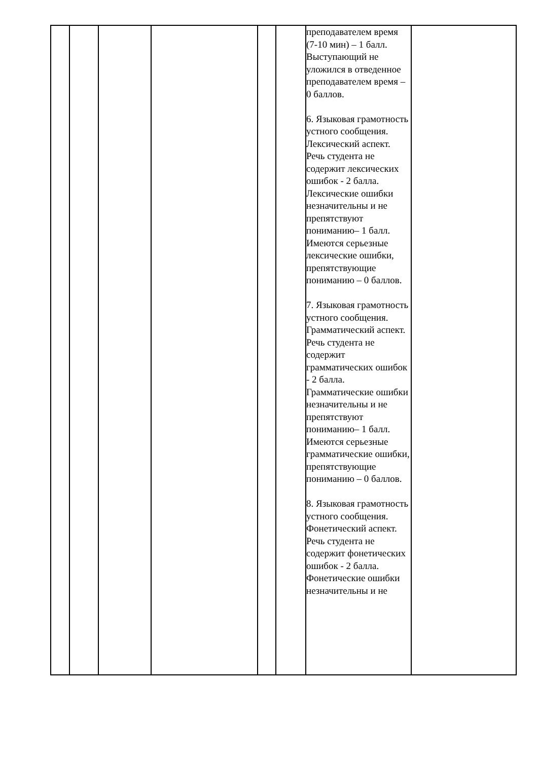| | | | | | | преподавателем время (7-10 мин) – 1 балл. Выступающий не уложился в отведенное преподавателем время – 0 баллов. 6. Языковая грамотность устного сообщения. Лексический аспект. Речь студента не содержит лексических ошибок - 2 балла. Лексические ошибки незначительны и не препятствуют пониманию– 1 балл. Имеются серьезные лексические ошибки, препятствующие пониманию – 0 баллов. 7. Языковая грамотность устного сообщения. Грамматический аспект. Речь студента не содержит грамматических ошибок - 2 балла. Грамматические ошибки незначительны и не препятствуют пониманию– 1 балл. Имеются серьезные грамматические ошибки, препятствующие пониманию – 0 баллов. 8. Языковая грамотность устного сообщения. Фонетический аспект. Речь студента не содержит фонетических ошибок - 2 балла. Фонетические ошибки незначительны и не | |